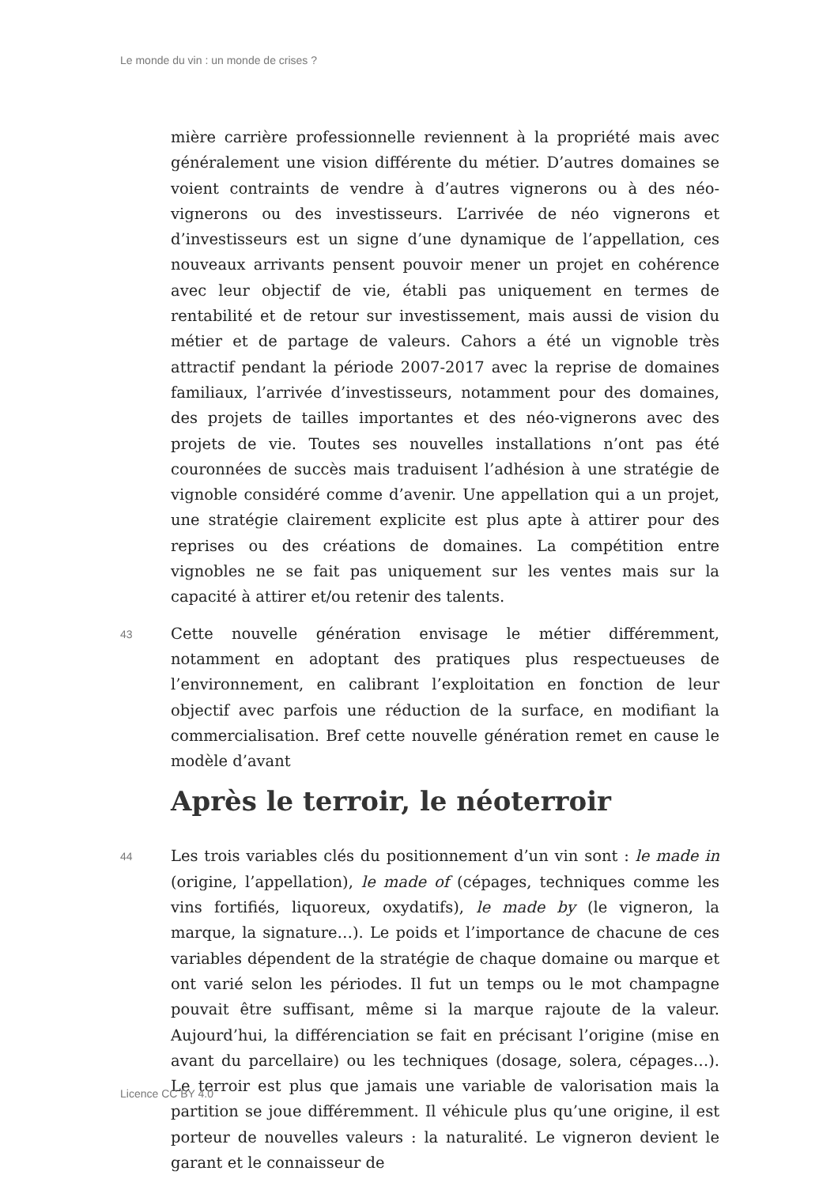Le monde du vin : un monde de crises ?
mière carrière professionnelle reviennent à la propriété mais avec généralement une vision différente du métier. D’autres domaines se voient contraints de vendre à d’autres vignerons ou à des néo-vignerons ou des investisseurs. L’arrivée de néo vignerons et d’investisseurs est un signe d’une dynamique de l’appellation, ces nouveaux arrivants pensent pouvoir mener un projet en cohérence avec leur objectif de vie, établi pas uniquement en termes de rentabilité et de retour sur investissement, mais aussi de vision du métier et de partage de valeurs. Cahors a été un vignoble très attractif pendant la période 2007-2017 avec la reprise de domaines familiaux, l’arrivée d’investisseurs, notamment pour des domaines, des projets de tailles importantes et des néo-vignerons avec des projets de vie. Toutes ses nouvelles installations n’ont pas été couronnées de succès mais traduisent l’adhésion à une stratégie de vignoble considéré comme d’avenir. Une appellation qui a un projet, une stratégie clairement explicite est plus apte à attirer pour des reprises ou des créations de domaines. La compétition entre vignobles ne se fait pas uniquement sur les ventes mais sur la capacité à attirer et/ou retenir des talents.
43
Cette nouvelle génération envisage le métier différemment, notamment en adoptant des pratiques plus respectueuses de l’environnement, en calibrant l’exploitation en fonction de leur objectif avec parfois une réduction de la surface, en modifiant la commercialisation. Bref cette nouvelle génération remet en cause le modèle d’avant
Après le terroir, le néoterroir
44
Les trois variables clés du positionnement d’un vin sont : le made in (origine, l’appellation), le made of (cépages, techniques comme les vins fortifiés, liquoreux, oxydatifs), le made by (le vigneron, la marque, la signature…). Le poids et l’importance de chacune de ces variables dépendent de la stratégie de chaque domaine ou marque et ont varié selon les périodes. Il fut un temps ou le mot champagne pouvait être suffisant, même si la marque rajoute de la valeur. Aujourd’hui, la différenciation se fait en précisant l’origine (mise en avant du parcellaire) ou les techniques (dosage, solera, cépages…). Le terroir est plus que jamais une variable de valorisation mais la partition se joue différemment. Il véhicule plus qu’une origine, il est porteur de nouvelles valeurs : la naturalité. Le vigneron devient le garant et le connaisseur de
Licence CC BY 4.0